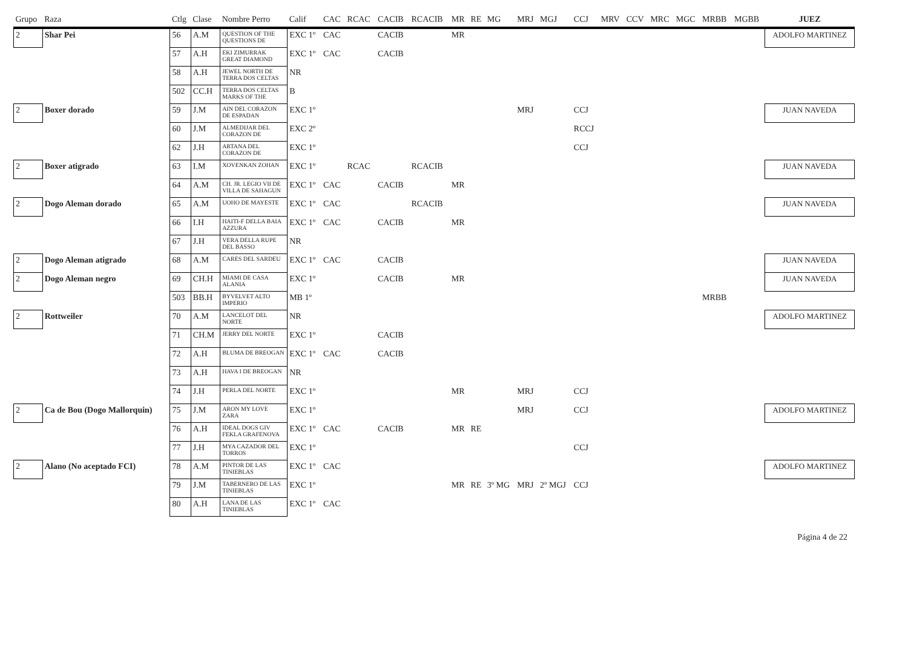| Grupo | Raza | Ctlg | Clase | Nombre Perro | Calif | CAC | RCAC | CACIB | RCACIB | MR | RE | MG | MRJ | MGJ | CCJ | MRV | CCV | MRC | MGC | MRBB | MGBB | JUEZ |
| --- | --- | --- | --- | --- | --- | --- | --- | --- | --- | --- | --- | --- | --- | --- | --- | --- | --- | --- | --- | --- | --- | --- |
| 2 | Shar Pei | 56 | A.M | QUESTION OF THE QUESTIONS DE | EXC 1º | CAC | | CACIB | | MR | | | | | | | | | | | | ADOLFO MARTINEZ |
| | | 57 | A.H | EKI ZIMURRAK GREAT DIAMOND | EXC 1º | CAC | | CACIB | | | | | | | | | | | | | | |
| | | 58 | A.H | JEWEL NORTH DE TERRA DOS CELTAS | NR | | | | | | | | | | | | | | | | | |
| | | 502 | CC.H | TERRA DOS CELTAS MARKS OF THE | B | | | | | | | | | | | | | | | | | |
| 2 | Boxer dorado | 59 | J.M | AIN DEL CORAZON DE ESPADAN | EXC 1º | | | | | | | | MRJ | | CCJ | | | | | | | JUAN NAVEDA |
| | | 60 | J.M | ALMEDIJAR DEL CORAZON DE | EXC 2º | | | | | | | | | | RCCJ | | | | | | | |
| | | 62 | J.H | ARTANA DEL CORAZON DE | EXC 1º | | | | | | | | | | CCJ | | | | | | | |
| 2 | Boxer atigrado | 63 | I.M | XOVENKAN ZOHAN | EXC 1º | | RCAC | | RCACIB | | | | | | | | | | | | | JUAN NAVEDA |
| | | 64 | A.M | CH. JR. LEGIO VII DE VILLA DE SAHAGUN | EXC 1º | CAC | | CACIB | | MR | | | | | | | | | | | | |
| 2 | Dogo Aleman dorado | 65 | A.M | UOHO DE MAYESTE | EXC 1º | CAC | | | RCACIB | | | | | | | | | | | | | JUAN NAVEDA |
| | | 66 | I.H | HAITI-F DELLA BAIA AZZURA | EXC 1º | CAC | | CACIB | | MR | | | | | | | | | | | | |
| | | 67 | J.H | VERA DELLA RUPE DEL BASSO | NR | | | | | | | | | | | | | | | | | |
| 2 | Dogo Aleman atigrado | 68 | A.M | CARES DEL SARDEU | EXC 1º | CAC | | CACIB | | | | | | | | | | | | | | JUAN NAVEDA |
| 2 | Dogo Aleman negro | 69 | CH.H | MIAMI DE CASA ALANIA | EXC 1º | | | CACIB | | MR | | | | | | | | | | | | JUAN NAVEDA |
| | | 503 | BB.H | BYVELVET ALTO IMPERIO | MB 1º | | | | | | | | | | | | | | | MRBB | | |
| 2 | Rottweiler | 70 | A.M | LANCELOT DEL NORTE | NR | | | | | | | | | | | | | | | | | ADOLFO MARTINEZ |
| | | 71 | CH.M | JERRY DEL NORTE | EXC 1º | | | CACIB | | | | | | | | | | | | | | |
| | | 72 | A.H | BLUMA DE BREOGAN | EXC 1º | CAC | | CACIB | | | | | | | | | | | | | | |
| | | 73 | A.H | HAVA I DE BREOGAN | NR | | | | | | | | | | | | | | | | | |
| | | 74 | J.H | PERLA DEL NORTE | EXC 1º | | | | | MR | | | MRJ | | CCJ | | | | | | | |
| 2 | Ca de Bou (Dogo Mallorquin) | 75 | J.M | ARON MY LOVE ZARA | EXC 1º | | | | | | | | MRJ | | CCJ | | | | | | | ADOLFO MARTINEZ |
| | | 76 | A.H | IDEAL DOGS GIV FEKLA GRAFENOVA | EXC 1º | CAC | | CACIB | | MR | RE | | | | | | | | | | | |
| | | 77 | J.H | MYA CAZADOR DEL TORROS | EXC 1º | | | | | | | | | | CCJ | | | | | | | |
| 2 | Alano (No aceptado FCI) | 78 | A.M | PINTOR DE LAS TINIEBLAS | EXC 1º | CAC | | | | | | | | | | | | | | | | ADOLFO MARTINEZ |
| | | 79 | J.M | TABERNERO DE LAS TINIEBLAS | EXC 1º | | | | | MR | RE | 3º MG | MRJ | 2º MGJ | CCJ | | | | | | | |
| | | 80 | A.H | LANA DE LAS TINIEBLAS | EXC 1º | CAC | | | | | | | | | | | | | | | | |
Página 4 de 22